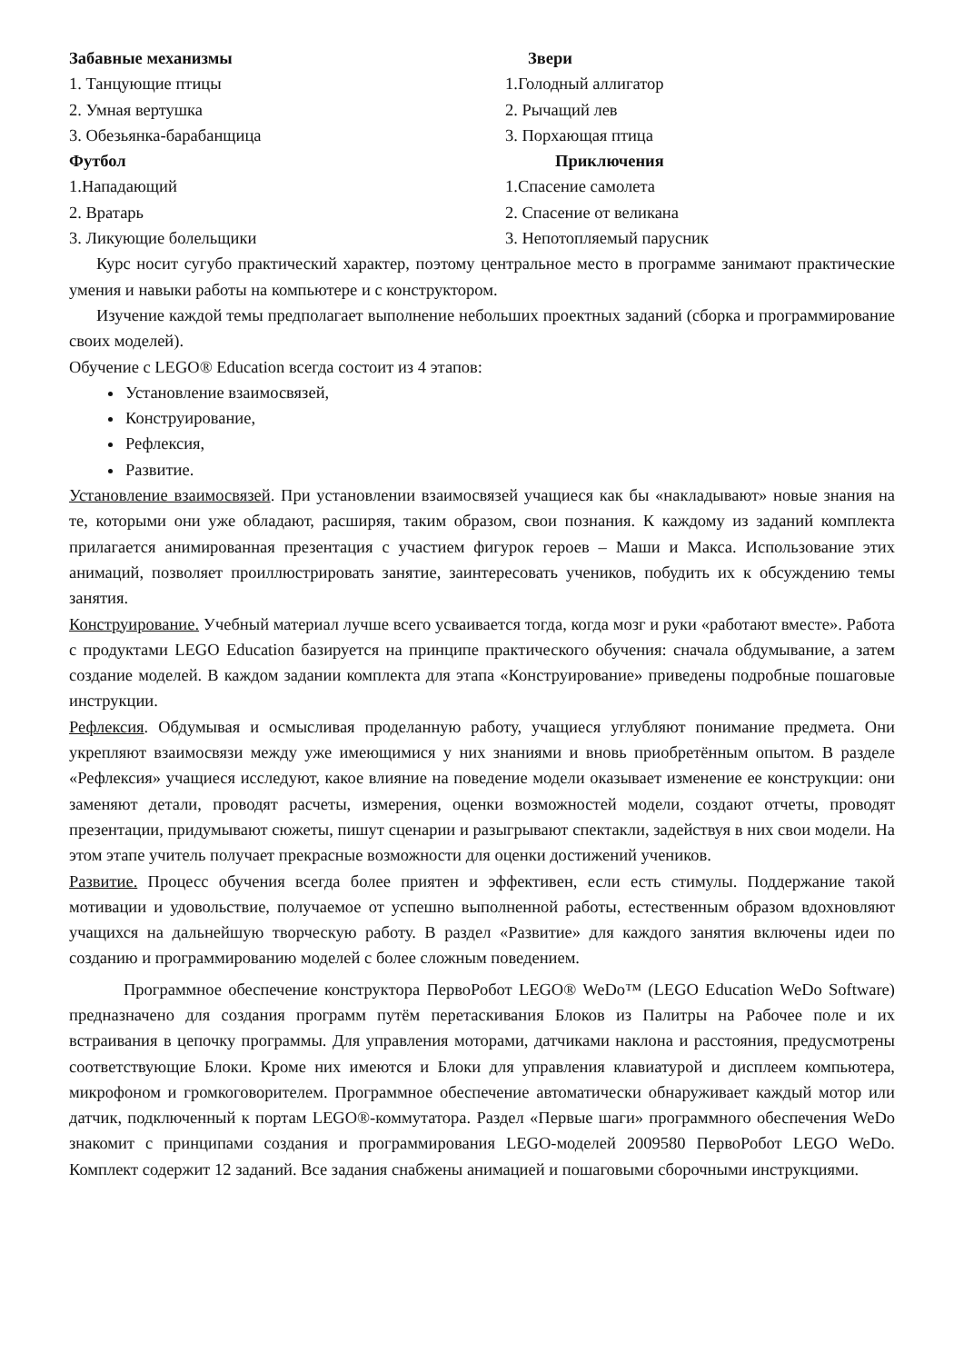Забавные механизмы Звери
1. Танцующие птицы 1.Голодный аллигатор
2. Умная вертушка 2. Рычащий лев
3. Обезьянка-барабанщица 3. Порхающая птица
Футбол Приключения
1.Нападающий 1.Спасение самолета
2. Вратарь 2. Спасение от великана
3. Ликующие болельщики 3. Непотопляемый парусник
Курс носит сугубо практический характер, поэтому центральное место в программе занимают практические умения и навыки работы на компьютере и с конструктором.
Изучение каждой темы предполагает выполнение небольших проектных заданий (сборка и программирование своих моделей).
Обучение с LEGO® Education всегда состоит из 4 этапов:
Установление взаимосвязей,
Конструирование,
Рефлексия,
Развитие.
Установление взаимосвязей. При установлении взаимосвязей учащиеся как бы «накладывают» новые знания на те, которыми они уже обладают, расширяя, таким образом, свои познания. К каждому из заданий комплекта прилагается анимированная презентация с участием фигурок героев – Маши и Макса. Использование этих анимаций, позволяет проиллюстрировать занятие, заинтересовать учеников, побудить их к обсуждению темы занятия.
Конструирование. Учебный материал лучше всего усваивается тогда, когда мозг и руки «работают вместе». Работа с продуктами LEGO Education базируется на принципе практического обучения: сначала обдумывание, а затем создание моделей. В каждом задании комплекта для этапа «Конструирование» приведены подробные пошаговые инструкции.
Рефлексия. Обдумывая и осмысливая проделанную работу, учащиеся углубляют понимание предмета. Они укрепляют взаимосвязи между уже имеющимися у них знаниями и вновь приобретённым опытом. В разделе «Рефлексия» учащиеся исследуют, какое влияние на поведение модели оказывает изменение ее конструкции: они заменяют детали, проводят расчеты, измерения, оценки возможностей модели, создают отчеты, проводят презентации, придумывают сюжеты, пишут сценарии и разыгрывают спектакли, задействуя в них свои модели. На этом этапе учитель получает прекрасные возможности для оценки достижений учеников.
Развитие. Процесс обучения всегда более приятен и эффективен, если есть стимулы. Поддержание такой мотивации и удовольствие, получаемое от успешно выполненной работы, естественным образом вдохновляют учащихся на дальнейшую творческую работу. В раздел «Развитие» для каждого занятия включены идеи по созданию и программированию моделей с более сложным поведением.
Программное обеспечение конструктора ПервоРобот LEGO® WeDo™ (LEGO Education WeDo Software) предназначено для создания программ путём перетаскивания Блоков из Палитры на Рабочее поле и их встраивания в цепочку программы. Для управления моторами, датчиками наклона и расстояния, предусмотрены соответствующие Блоки. Кроме них имеются и Блоки для управления клавиатурой и дисплеем компьютера, микрофоном и громкоговорителем. Программное обеспечение автоматически обнаруживает каждый мотор или датчик, подключенный к портам LEGO®-коммутатора. Раздел «Первые шаги» программного обеспечения WeDo знакомит с принципами создания и программирования LEGO-моделей 2009580 ПервоРобот LEGO WeDo. Комплект содержит 12 заданий. Все задания снабжены анимацией и пошаговыми сборочными инструкциями.